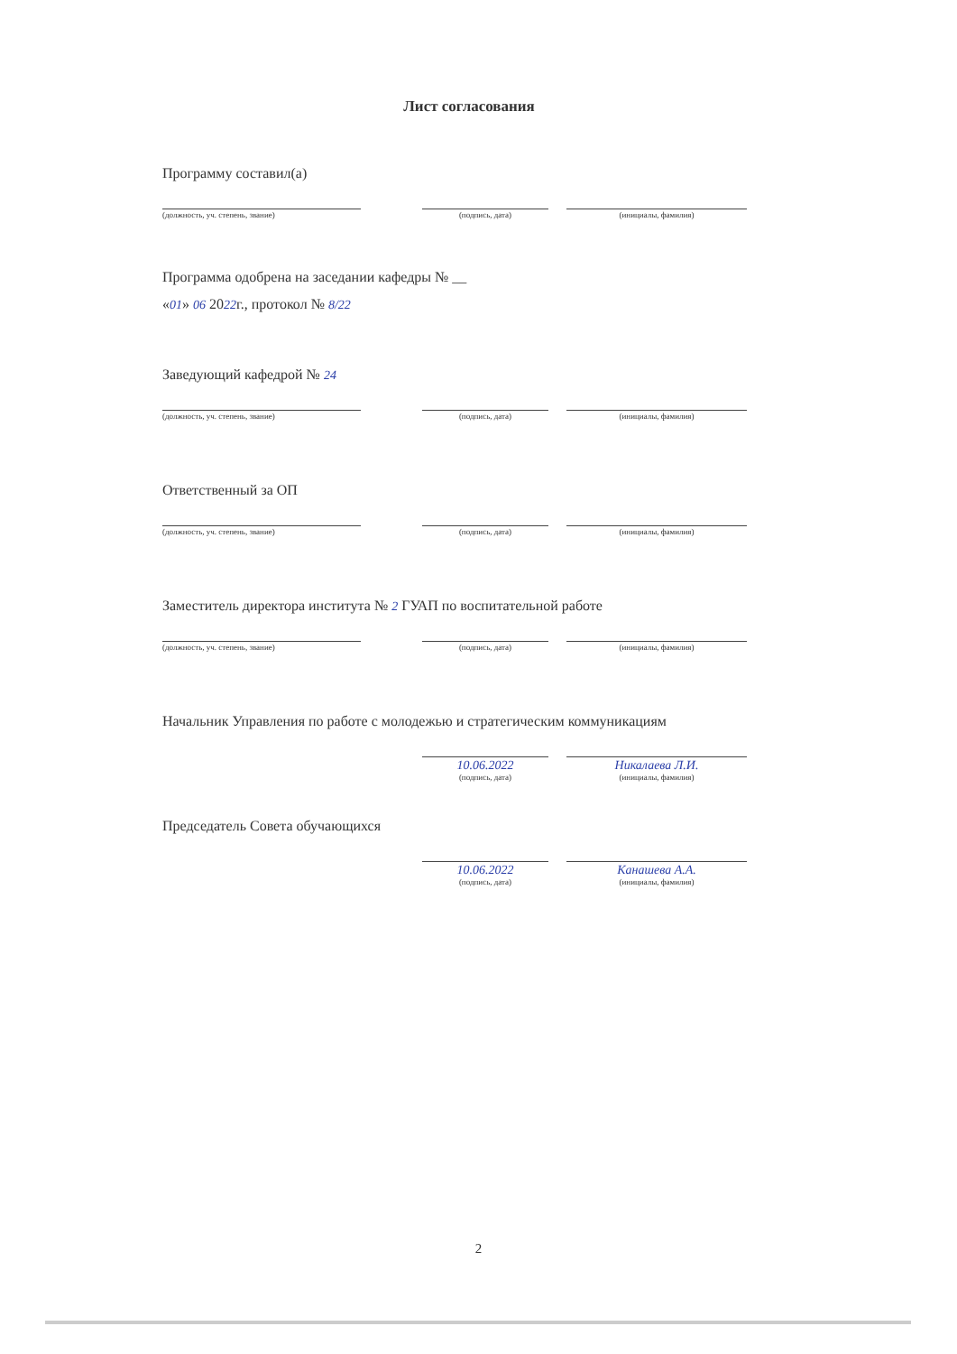Лист согласования
Программу составил(а)
(должность, уч. степень, звание) (подпись, дата) (инициалы, фамилия)
Программа одобрена на заседании кафедры № __
«01» 06 2022г., протокол № 8/22
Заведующий кафедрой № 24
(должность, уч. степень, звание) (подпись, дата) (инициалы, фамилия)
Ответственный за ОП
(должность, уч. степень, звание) (подпись, дата) (инициалы, фамилия)
Заместитель директора института № 2 ГУАП по воспитательной работе
(должность, уч. степень, звание) (подпись, дата) (инициалы, фамилия)
Начальник Управления по работе с молодежью и стратегическим коммуникациям
10.06.2022
(подпись, дата)
Никалаева Л.И.
(инициалы, фамилия)
Председатель Совета обучающихся
10.06.2022
(подпись, дата)
Канашева А.А.
(инициалы, фамилия)
2